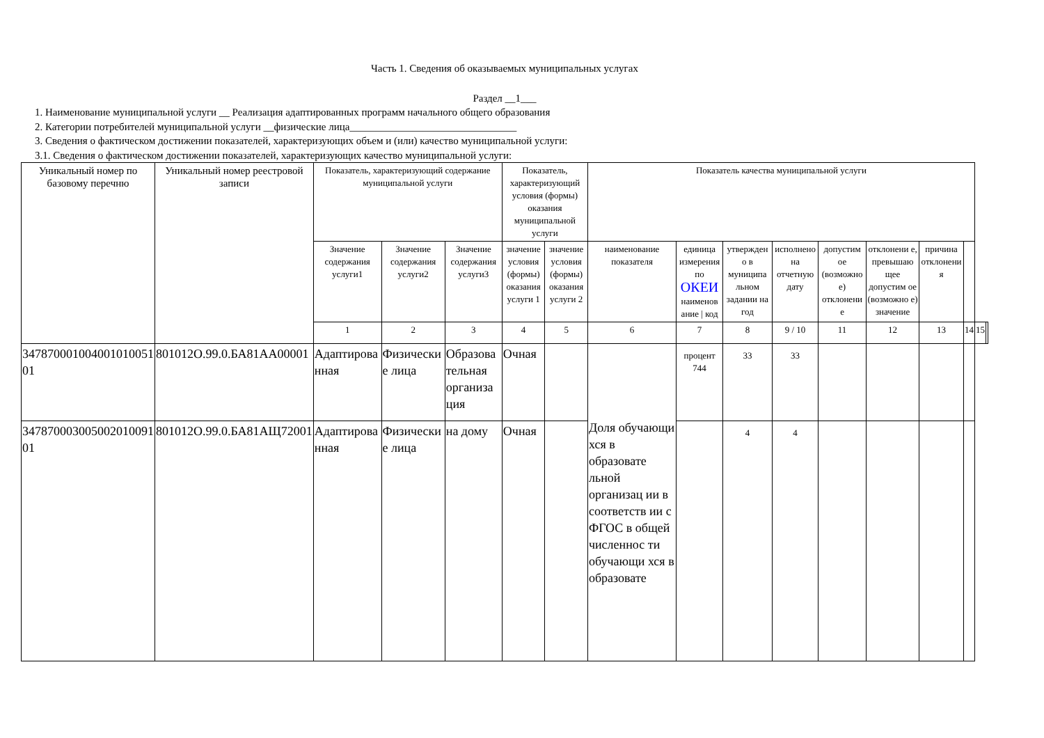Часть 1. Сведения об оказываемых муниципальных услугах
Раздел __1___
1. Наименование муниципальной услуги __ Реализация адаптированных программ начального общего образования
2. Категории потребителей муниципальной услуги __физические лица________________________________
3. Сведения о фактическом достижении показателей, характеризующих объем и (или) качество муниципальной услуги:
3.1. Сведения о фактическом достижении показателей, характеризующих качество муниципальной услуги:
| Уникальный номер по базовому перечню | Уникальный номер реестровой записи | Показатель, характеризующий содержание муниципальной услуги | | | Показатель, характеризующий условия (формы) оказания муниципальной услуги | | Показатель качества муниципальной услуги | | | | | | | | | |
| --- | --- | --- | --- | --- | --- | --- | --- | --- | --- | --- | --- | --- | --- | --- | --- | --- |
| | | Значение содержания услуги1 | Значение содержания услуги2 | Значение содержания услуги3 | значение условия (формы) оказания услуги 1 | значение условия (формы) оказания услуги 2 | наименование показателя | единица измерения по ОКЕИ наименов ание / код | утвержден о в муниципа льном задании на год | исполнено на отчетную дату | допустим ое (возможно е) отклонени е | отклонени е, превышаю щее допустим ое (возможно е) значение | причина отклонени я | | | |
| | | 1 | 2 | 3 | 4 | 5 | 6 | 7 | 8 | 9 / 10 | 11 | 12 | 13 | 14 | 15 | |
| 347870001004001010051 01 | 801012О.99.0.БА81АА00001 | Адаптирова нная | Физически е лица | Образова тельная организа ция | Очная | | Доля обучающи хся в образовате льной организац ии в соответств ии с ФГОС в общей численнос ти обучающи хся в образовате | процент 744 | 33 | 33 | | | | | | |
| 347870003005002010091 01 | 801012О.99.0.БА81АЩ72001 | Адаптирова нная | Физически е лица | на дому | Очная | | | | 4 | 4 | | | | | | |